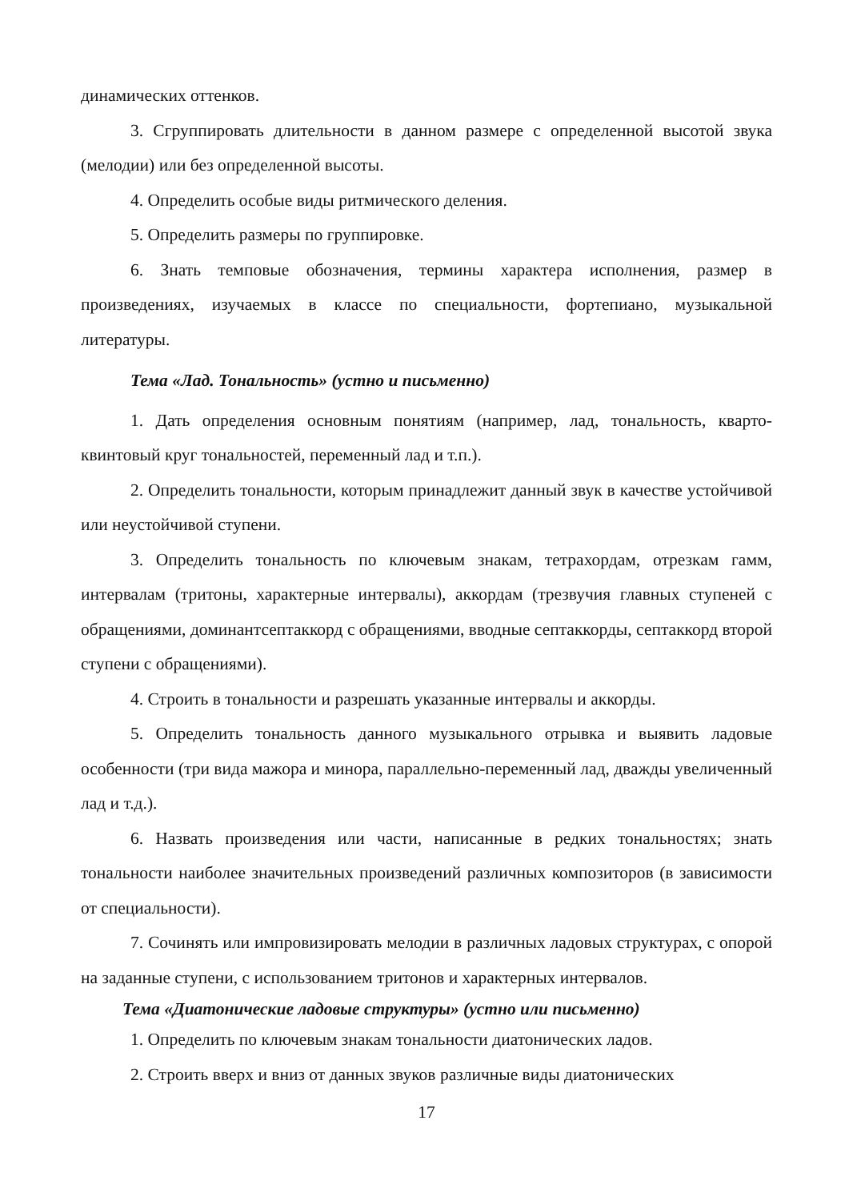динамических оттенков.
3. Сгруппировать длительности в данном размере с определенной высотой звука (мелодии) или без определенной высоты.
4. Определить особые виды ритмического деления.
5. Определить размеры по группировке.
6. Знать темповые обозначения, термины характера исполнения, размер в произведениях, изучаемых в классе по специальности, фортепиано, музыкальной литературы.
Тема «Лад. Тональность» (устно и письменно)
1. Дать определения основным понятиям (например, лад, тональность, кварто-квинтовый круг тональностей, переменный лад и т.п.).
2. Определить тональности, которым принадлежит данный звук в качестве устойчивой или неустойчивой ступени.
3. Определить тональность по ключевым знакам, тетрахордам, отрезкам гамм, интервалам (тритоны, характерные интервалы), аккордам (трезвучия главных ступеней с обращениями, доминантсептаккорд с обращениями, вводные септаккорды, септаккорд второй ступени с обращениями).
4. Строить в тональности и разрешать указанные интервалы и аккорды.
5. Определить тональность данного музыкального отрывка и выявить ладовые особенности (три вида мажора и минора, параллельно-переменный лад, дважды увеличенный лад и т.д.).
6. Назвать произведения или части, написанные в редких тональностях; знать тональности наиболее значительных произведений различных композиторов (в зависимости от специальности).
7. Сочинять или импровизировать мелодии в различных ладовых структурах, с опорой на заданные ступени, с использованием тритонов и характерных интервалов.
Тема «Диатонические ладовые структуры» (устно или письменно)
1. Определить по ключевым знакам тональности диатонических ладов.
2. Строить вверх и вниз от данных звуков различные виды диатонических
17